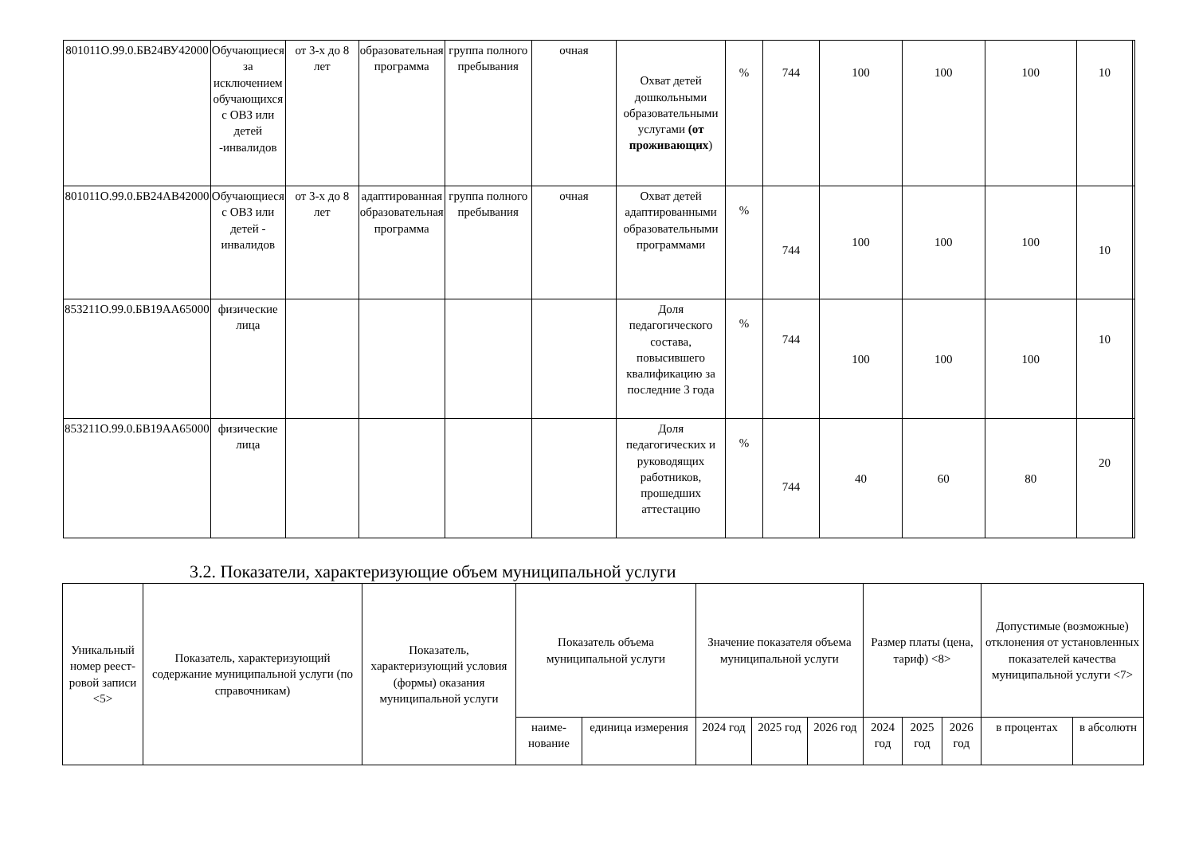| 801011О.99.0.БВ24ВУ42000 | Обучающиеся за исключением обучающихся с ОВЗ или детей -инвалидов | от 3-х до 8 лет | образовательная программа | группа полного пребывания | очная | Охват детей дошкольными образовательными услугами (от проживающих ) | % | 744 | 100 | 100 | 100 | 10 | |
| 801011О.99.0.БВ24АВ42000 | Обучающиеся с ОВЗ или детей - инвалидов | от 3-х до 8 лет | адаптированная образовательная программа | группа полного пребывания | очная | Охват детей адаптированными образовательными программами | % | 744 | 100 | 100 | 100 | 10 | |
| 853211О.99.0.БВ19АА65000 | физические лица | | | | | Доля педагогического состава, повысившего квалификацию за последние 3 года | % | 744 | 100 | 100 | 100 | 10 | |
| 853211О.99.0.БВ19АА65000 | физические лица | | | | | Доля педагогических и руководящих работников, прошедших аттестацию | % | 744 | 40 | 60 | 80 | 20 | |
3.2. Показатели, характеризующие объем муниципальной услуги
| Уникальный номер реест-ровой записи <5> | Показатель, характеризующий содержание муниципальной услуги (по справочникам) | Показатель, характеризующий условия (формы) оказания муниципальной услуги | Показатель объема муниципальной услуги | | Значение показателя объема муниципальной услуги | | | Размер платы (цена, тариф) <8> | | | Допустимые (возможные) отклонения от установленных показателей качества муниципальной услуги <7> | |
| --- | --- | --- | --- | --- | --- | --- | --- | --- | --- | --- | --- | --- |
| | | | наиме-нование | единица измерения | 2024 год | 2025 год | 2026 год | 2024 год | 2025 год | 2026 год | в процентах | в абсолютн |